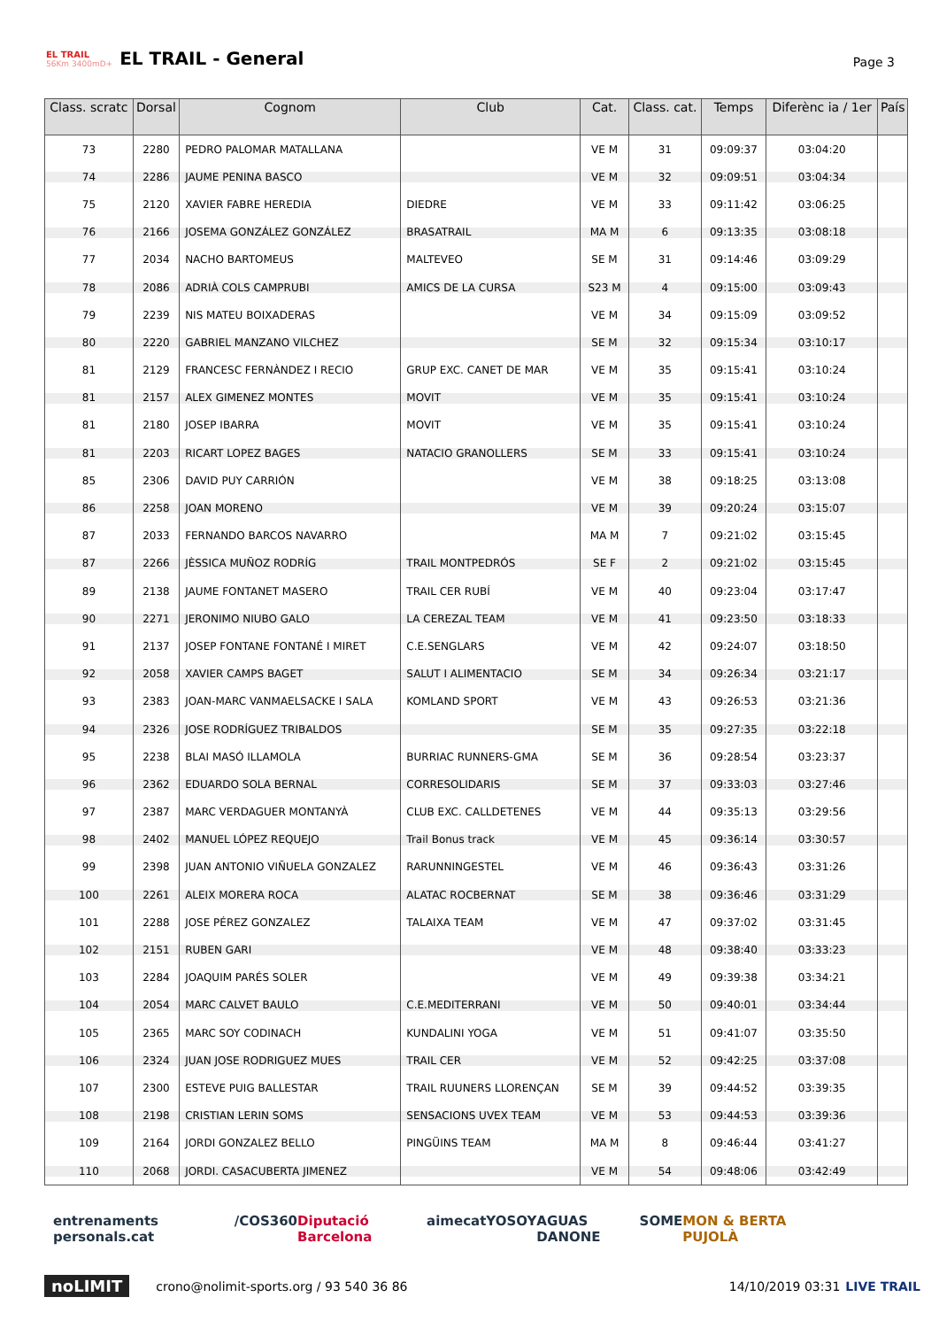EL TRAIL
56Km 3400mD+
EL TRAIL - General
Page 3
| Class. scratc | Dorsal | Cognom | Club | Cat. | Class. cat. | Temps | Diferènc ia / 1er | País |
| --- | --- | --- | --- | --- | --- | --- | --- | --- |
| 73 | 2280 | PEDRO PALOMAR MATALLANA | | VE M | 31 | 09:09:37 | 03:04:20 | |
| 74 | 2286 | JAUME PENINA BASCO | | VE M | 32 | 09:09:51 | 03:04:34 | |
| 75 | 2120 | XAVIER FABRE HEREDIA | DIEDRE | VE M | 33 | 09:11:42 | 03:06:25 | |
| 76 | 2166 | JOSEMA GONZÁLEZ GONZÁLEZ | BRASATRAIL | MA M | 6 | 09:13:35 | 03:08:18 | |
| 77 | 2034 | NACHO BARTOMEUS | MALTEVEO | SE M | 31 | 09:14:46 | 03:09:29 | |
| 78 | 2086 | ADRIÀ COLS CAMPRUBI | AMICS DE LA CURSA | S23 M | 4 | 09:15:00 | 03:09:43 | |
| 79 | 2239 | NIS MATEU BOIXADERAS | | VE M | 34 | 09:15:09 | 03:09:52 | |
| 80 | 2220 | GABRIEL MANZANO VILCHEZ | | SE M | 32 | 09:15:34 | 03:10:17 | |
| 81 | 2129 | FRANCESC FERNÀNDEZ I RECIO | GRUP EXC. CANET DE MAR | VE M | 35 | 09:15:41 | 03:10:24 | |
| 81 | 2157 | ALEX GIMENEZ MONTES | MOVIT | VE M | 35 | 09:15:41 | 03:10:24 | |
| 81 | 2180 | JOSEP IBARRA | MOVIT | VE M | 35 | 09:15:41 | 03:10:24 | |
| 81 | 2203 | RICART LOPEZ BAGES | NATACIO GRANOLLERS | SE M | 33 | 09:15:41 | 03:10:24 | |
| 85 | 2306 | DAVID PUY CARRIÓN | | VE M | 38 | 09:18:25 | 03:13:08 | |
| 86 | 2258 | JOAN MORENO | | VE M | 39 | 09:20:24 | 03:15:07 | |
| 87 | 2033 | FERNANDO BARCOS NAVARRO | | MA M | 7 | 09:21:02 | 03:15:45 | |
| 87 | 2266 | JÈSSICA MUÑOZ RODRÍG | TRAIL MONTPEDRÓS | SE F | 2 | 09:21:02 | 03:15:45 | |
| 89 | 2138 | JAUME FONTANET MASERO | TRAIL CER RUBÍ | VE M | 40 | 09:23:04 | 03:17:47 | |
| 90 | 2271 | JERONIMO NIUBO GALO | LA CEREZAL TEAM | VE M | 41 | 09:23:50 | 03:18:33 | |
| 91 | 2137 | JOSEP FONTANE FONTANÉ I MIRET | C.E.SENGLARS | VE M | 42 | 09:24:07 | 03:18:50 | |
| 92 | 2058 | XAVIER CAMPS BAGET | SALUT I ALIMENTACIO | SE M | 34 | 09:26:34 | 03:21:17 | |
| 93 | 2383 | JOAN-MARC VANMAELSACKE I SALA | KOMLAND SPORT | VE M | 43 | 09:26:53 | 03:21:36 | |
| 94 | 2326 | JOSE RODRÍGUEZ TRIBALDOS | | SE M | 35 | 09:27:35 | 03:22:18 | |
| 95 | 2238 | BLAI MASÓ ILLAMOLA | BURRIAC RUNNERS-GMA | SE M | 36 | 09:28:54 | 03:23:37 | |
| 96 | 2362 | EDUARDO SOLA BERNAL | CORRESOLIDARIS | SE M | 37 | 09:33:03 | 03:27:46 | |
| 97 | 2387 | MARC VERDAGUER MONTANYÀ | CLUB EXC. CALLDETENES | VE M | 44 | 09:35:13 | 03:29:56 | |
| 98 | 2402 | MANUEL LÓPEZ REQUEJO | Trail Bonus track | VE M | 45 | 09:36:14 | 03:30:57 | |
| 99 | 2398 | JUAN ANTONIO VIÑUELA GONZALEZ | RARUNNINGESTEL | VE M | 46 | 09:36:43 | 03:31:26 | |
| 100 | 2261 | ALEIX MORERA ROCA | ALATAC ROCBERNAT | SE M | 38 | 09:36:46 | 03:31:29 | |
| 101 | 2288 | JOSE PÉREZ GONZALEZ | TALAIXA TEAM | VE M | 47 | 09:37:02 | 03:31:45 | |
| 102 | 2151 | RUBEN GARI | | VE M | 48 | 09:38:40 | 03:33:23 | |
| 103 | 2284 | JOAQUIM PARÉS SOLER | | VE M | 49 | 09:39:38 | 03:34:21 | |
| 104 | 2054 | MARC CALVET BAULO | C.E.MEDITERRANI | VE M | 50 | 09:40:01 | 03:34:44 | |
| 105 | 2365 | MARC SOY CODINACH | KUNDALINI YOGA | VE M | 51 | 09:41:07 | 03:35:50 | |
| 106 | 2324 | JUAN JOSE RODRIGUEZ MUES | TRAIL CER | VE M | 52 | 09:42:25 | 03:37:08 | |
| 107 | 2300 | ESTEVE PUIG BALLESTAR | TRAIL RUUNERS LLORENÇAN | SE M | 39 | 09:44:52 | 03:39:35 | |
| 108 | 2198 | CRISTIAN LERIN SOMS | SENSACIONS UVEX TEAM | VE M | 53 | 09:44:53 | 03:39:36 | |
| 109 | 2164 | JORDI GONZALEZ BELLO | PINGÜINS TEAM | MA M | 8 | 09:46:44 | 03:41:27 | |
| 110 | 2068 | JORDI. CASACUBERTA JIMENEZ | | VE M | 54 | 09:48:06 | 03:42:49 | |
entrenaments personals.cat /COS360 Diputació Barcelona aimecat YOSOY AGUAS DANONE SOME MON & BERTA PUJOLÀ
noLIMIT crono@nolimit-sports.org / 93 540 36 86 14/10/2019 03:31 LIVE TRAIL